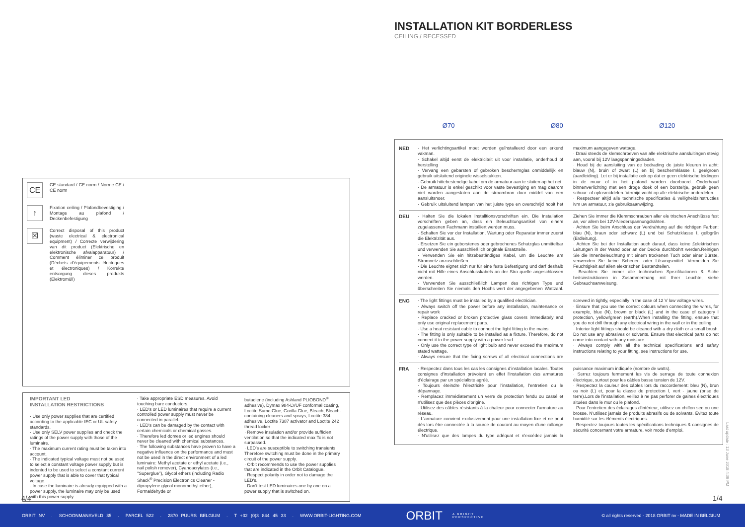CE
CE standard / CE norm / Norme CE / CE norm
↑
Fixation ceiling / Plafondbevestiging / Montage au plafond / Deckenbefestigung
☒
Correct disposal of this product (waste electrical & electronical equipment) / Correcte verwijdering van dit product (Elektrische en elektronische afvalapparatuur) / Comment éliminer ce produit (Déchets d'équipements électriques et électroniques) / Korrekte entsorgung dieses produkts (Elektromüll)
IMPORTANT LED
INSTALLATION RESTRICTIONS
· Use only power supplies that are certified according to the applicable IEC or UL safety standards.
· Use only SELV power supplies and check the ratings of the power supply with those of the luminaire.
· The maximum current rating must be taken into account.
· The indicated typical voltage must not be used to select a constant voltage power supply but is indented to be used to select a constant current power supply that is able to cover that typical voltage.
· In case the luminaire is already equipped with a power supply, the luminaire may only be used with this power supply.
· Take appropriate ESD measures. Avoid touching bare conductors.
· LED's or LED luminaires that require a current controlled power supply must never be connected in parallel.
· LED's can be damaged by the contact with certain chemicals or chemical gasses.
· Therefore led domes or led engines should never be cleaned with chemical substances.
· The following substances have proven to have a negative influence on the performance and must not be used in the direct environment of a led luminaire: Methyl acetate or ethyl acetate (i.e., nail polish remover), Cyanoacrylates (i.e., "Superglue"), Glycol ethers (including Radio Shack<sup>®</sup> Precision Electronics Cleaner - dipropylene glycol monomethyl ether), Formaldehyde or
butadiene (including Ashland PLIOBOND<sup>®</sup> adhesive), Dymax 984-LVUF conformal coating, Loctite Sumo Glue, Gorilla Glue, Bleach, Bleach-containing cleaners and sprays, Loctite 384 adhesive, Loctite 7387 activator and Loctite 242 thread locker
· Remove insulation and/or provide sufficien ventilation so that the indicated max Tc is not surpassed.
· LED's are susceptible to switching transients. Therefore switching must be done in the primary circuit of the power supply.
· Orbit recommends to use the power supplies that are indicated in the Orbit Catalogue.
· Respect polarity in order not to damage the LED's.
· Don't test LED luminaires one by one on a power supply that is switched on.
4/4
INSTALLATION KIT BORDERLESS
CEILING / RECESSED
Ø70 Ø80 Ø120
NED · Het verlichtingsartikel moet worden geïnstalleerd door een erkend vakman.
· Schakel altijd eerst de elektriciteit uit voor installatie, onderhoud of herstelling
· Vervang een gebarsten of gebroken beschermglas onmiddellijk en gebruik uitsluitend originele wisselstukken.
· Gebruik hittebestendige kabel om de armatuur aan te sluiten op het net.
· De armatuur is enkel geschikt voor vaste bevestiging en mag daarom niet worden aangesloten aan de stroombron door middel van een aansluitsnoer.
· Gebruik uitsluitend lampen van het juiste type en overschrijd nooit het maximum aangegeven wattage.
· Draai steeds de klemschroeven van alle elektrische aansluitingen stevig aan, vooral bij 12V laagspanningsdraden.
· Houd bij de aansluiting van de bedrading de juiste kleuren in acht: blauw (N), bruin of zwart (L) en bij beschermklasse I, geelgroen (aardleiding). Let er bij installatie ook op dat er geen elektrische leidingen in de muur of in het plafond worden doorboord. Onderhoud binnenverlichting met een droge doek of een borsteltje, gebruik geen schuur- of oplosmiddelen. Vermijd vocht op alle elektrische onderdelen.
· Respecteer altijd alle technische specificaties & veiligheidsinstructies ivm uw armatuur, zie gebruiksaanwijzing.
DEU · Halten Sie die lokalen Installtionsvorschriften ein. Die Installation vorschriften geben an, dass ein Beleuchtungsartikel von einem zugelassenen Fachmann installiert werden muss.
· Schalten Sie vor der Installation, Wartung oder Reparatur immer zuerst die Elektrizität aus.
· Ersetzen Sie ein geborstenes oder gebrochenes Schutzglas unmittelbar und verwenden Sie ausschließlich originale Ersatzteile.
· Verwenden Sie ein hitzebeständiges Kabel, um die Leuchte am Stromnetz anzuschließen.
· Die Leuchte eignet sich nur für eine feste Befestigung und darf deshalb nicht mit Hilfe eines Anschlusskabels an der Stro quelle angeschlossen werden.
· Verwenden Sie ausschließlich Lampen des richtigen Typs und überschreiten Sie niemals den Höchs wert der angegebenen Wattzahl. Ziehen Sie immer die Klemmschrauben aller ele trischen Anschlüsse fest an, vor allem bei 12V-Niederspannungdrähten.
· Achten Sie beim Anschluss der Verdrahtung auf die richtigen Farben: blau (N), braun oder schwarz (L) und bei Schutzklasse I, gelbgrün (Erdleitung).
· Achten Sie bei der Installation auch darauf, dass keine £elektrischen Leitungen in der Wand oder an der Decke durchbohrt werden.Reinigen Sie die Innenbeleuchtung mit einem trockenen Tuch oder einer Bürste, verwenden Sie keine Scheuer- oder Lösungsmittel. Vermeiden Sie Feuchtigkeit auf allen elektrischen Bestandteilen.
· Beachten Sie immer alle technischen Spezifikationen & Siche heitsinstruktionen in Zusammenhang mit Ihrer Leuchte, siehe Gebrauchsanweisung.
ENG · The light fittings must be installed by a qualified electrician.
· Always switch off the power before any installation, maintenance or repair work
· Replace cracked or broken protective glass covers immediately and only use original replacement parts.
· Use a heat resistant cable to connect the light fitting to the mains.
· The fitting is only suitable to be installed as a fixture. Therefore, do not connect it to the power supply with a power lead.
· Only use the correct type of light bulb and never exceed the maximum stated wattage.
· Always ensure that the fixing screws of all electrical connections are screwed in tightly, especially in the case of 12 V low voltage wires.
· Ensure that you use the correct colours when connecting the wires, for example, blue (N), brown or black (L) and in the case of category I protection, yellow/green (earth).When installing the fitting, ensure that you do not drill through any electrical wiring in the wall or in the ceiling.
· Interior light fittings should be cleaned with a dry cloth or a small brush. Do not use any abrasives or solvents. Ensure that electrical parts do not come into contact with any moisture.
· Always comply with all the technical specifications and safety instructions relating to your fitting, see instructions for use.
FRA · Respectez dans tous les cas les consignes d'installation locales. Toutes consignes d'installation prévoient en effet l'installation des armatures d'éclairage par un spécialiste agréé.
· Toujours éteindre l'électricité pour l'installation, l'entretien ou le dépannage.
· Remplacez immédiatement un verre de protection fendu ou cassé et n'utilisez que des pièces d'origine.
· Utilisez des câbles résistants à la chaleur pour connecter l'armature au réseau.
· L'armature convient exclusivement pour une installation fixe et ne peut dès lors être connectée à la source de courant au moyen d'une rallonge électrique.
· N'utilisez que des lampes du type adéquat et n'excédez jamais la puissance maximum indiquée (nombre de watts).
· Serrez toujours fermement les vis de serrage de toute connexion électrique, surtout pour les câbles basse tension de 12V.
· Respectez la couleur des câbles lors du raccordement: bleu (N), brun ou noir (L) et, pour la classe de protection I, vert - jaune (prise de terre).Lors de l'installation, veillez à ne pas perforer de gaines électriques situées dans le mur ou le plafond.
· Pour l'entretien des éclairages d'intérieur, utilisez un chiffon sec ou une brosse. N'utilisez jamais de produits abrasifs ou de solvants. Évitez toute humidité sur les éléments électriques.
· Respectez toujours toutes les spécifications techniques & consignes de sécurité concernant votre armature, voir mode d'emploi.
Last update : 13 June 2018 4:39 PM
1/4
ORBIT NV . SCHOONMANSVELD 35 . PARCEL 522 . 2870 PUURS BELGIUM . T +32 (0)3 844 45 33 . WWW.ORBIT-LIGHTING.COM ORBIT A BRIGHT
PERSPECTIVE © all rights reserved - 2018 ORBIT nv - MADE IN BELGIUM